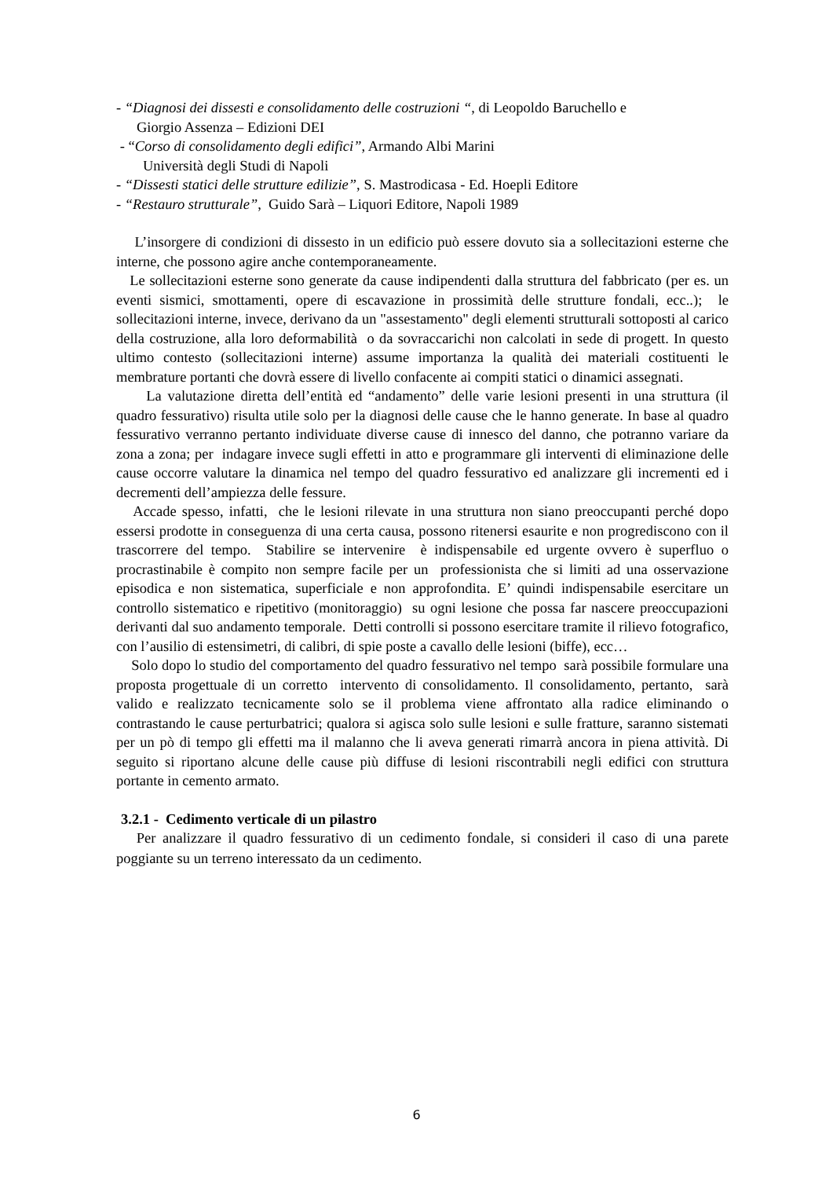- “Diagnosi dei dissesti e consolidamento delle costruzioni “, di Leopoldo Baruchello e
Giorgio Assenza – Edizioni DEI
- “Corso di consolidamento degli edifici”, Armando Albi Marini
Università degli Studi di Napoli
- “Dissesti statici delle strutture edilizie”, S. Mastrodicasa - Ed. Hoepli Editore
- “Restauro strutturale”, Guido Sarà – Liquori Editore, Napoli 1989
L’insorgere di condizioni di dissesto in un edificio può essere dovuto sia a sollecitazioni esterne che interne, che possono agire anche contemporaneamente.
Le sollecitazioni esterne sono generate da cause indipendenti dalla struttura del fabbricato (per es. un eventi sismici, smottamenti, opere di escavazione in prossimità delle strutture fondali, ecc..); le sollecitazioni interne, invece, derivano da un "assestamento" degli elementi strutturali sottoposti al carico della costruzione, alla loro deformabilità o da sovraccarichi non calcolati in sede di progett. In questo ultimo contesto (sollecitazioni interne) assume importanza la qualità dei materiali costituenti le membrature portanti che dovrà essere di livello confacente ai compiti statici o dinamici assegnati.
La valutazione diretta dell’entità ed “andamento” delle varie lesioni presenti in una struttura (il quadro fessurativo) risulta utile solo per la diagnosi delle cause che le hanno generate. In base al quadro fessurativo verranno pertanto individuate diverse cause di innesco del danno, che potranno variare da zona a zona; per indagare invece sugli effetti in atto e programmare gli interventi di eliminazione delle cause occorre valutare la dinamica nel tempo del quadro fessurativo ed analizzare gli incrementi ed i decrementi dell’ampiezza delle fessure.
Accade spesso, infatti, che le lesioni rilevate in una struttura non siano preoccupanti perché dopo essersi prodotte in conseguenza di una certa causa, possono ritenersi esaurite e non progrediscono con il trascorrere del tempo. Stabilire se intervenire è indispensabile ed urgente ovvero è superfluo o procrastinabile è compito non sempre facile per un professionista che si limiti ad una osservazione episodica e non sistematica, superficiale e non approfondita. E’ quindi indispensabile esercitare un controllo sistematico e ripetitivo (monitoraggio) su ogni lesione che possa far nascere preoccupazioni derivanti dal suo andamento temporale. Detti controlli si possono esercitare tramite il rilievo fotografico, con l’ausilio di estensimetri, di calibri, di spie poste a cavallo delle lesioni (biffe), ecc…
Solo dopo lo studio del comportamento del quadro fessurativo nel tempo sarà possibile formulare una proposta progettuale di un corretto intervento di consolidamento. Il consolidamento, pertanto, sarà valido e realizzato tecnicamente solo se il problema viene affrontato alla radice eliminando o contrastando le cause perturbatrici; qualora si agisca solo sulle lesioni e sulle fratture, saranno sistemati per un pò di tempo gli effetti ma il malanno che li aveva generati rimarrà ancora in piena attività. Di seguito si riportano alcune delle cause più diffuse di lesioni riscontrabili negli edifici con struttura portante in cemento armato.
3.2.1 - Cedimento verticale di un pilastro
Per analizzare il quadro fessurativo di un cedimento fondale, si consideri il caso di una parete poggiante su un terreno interessato da un cedimento.
6